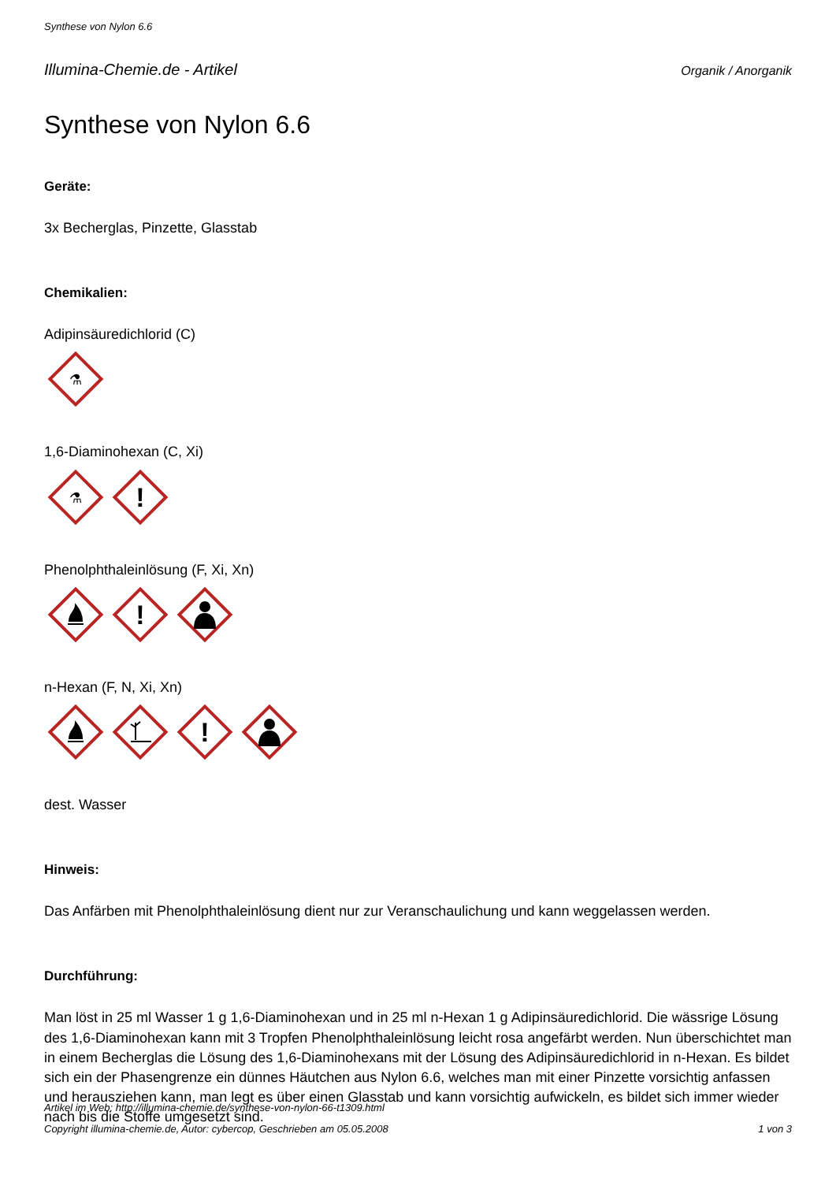Synthese von Nylon 6.6
Illumina-Chemie.de - Artikel Organik / Anorganik
Synthese von Nylon 6.6
Geräte:
3x Becherglas, Pinzette, Glasstab
Chemikalien:
Adipinsäuredichlorid (C)
⚗
1,6-Diaminohexan (C, Xi)
⚗
!
Phenolphthaleinlösung (F, Xi, Xn)
!
n-Hexan (F, N, Xi, Xn)
!
dest. Wasser
Hinweis:
Das Anfärben mit Phenolphthaleinlösung dient nur zur Veranschaulichung und kann weggelassen werden.
Durchführung:
Man löst in 25 ml Wasser 1 g 1,6-Diaminohexan und in 25 ml n-Hexan 1 g Adipinsäuredichlorid. Die wässrige Lösung des 1,6-Diaminohexan kann mit 3 Tropfen Phenolphthaleinlösung leicht rosa angefärbt werden. Nun überschichtet man in einem Becherglas die Lösung des 1,6-Diaminohexans mit der Lösung des Adipinsäuredichlorid in n-Hexan. Es bildet sich ein der Phasengrenze ein dünnes Häutchen aus Nylon 6.6, welches man mit einer Pinzette vorsichtig anfassen und herausziehen kann, man legt es über einen Glasstab und kann vorsichtig aufwickeln, es bildet sich immer wieder nach bis die Stoffe umgesetzt sind.
Artikel im Web: http://illumina-chemie.de/synthese-von-nylon-66-t1309.html
Copyright illumina-chemie.de, Autor: cybercop, Geschrieben am 05.05.2008 1 von 3